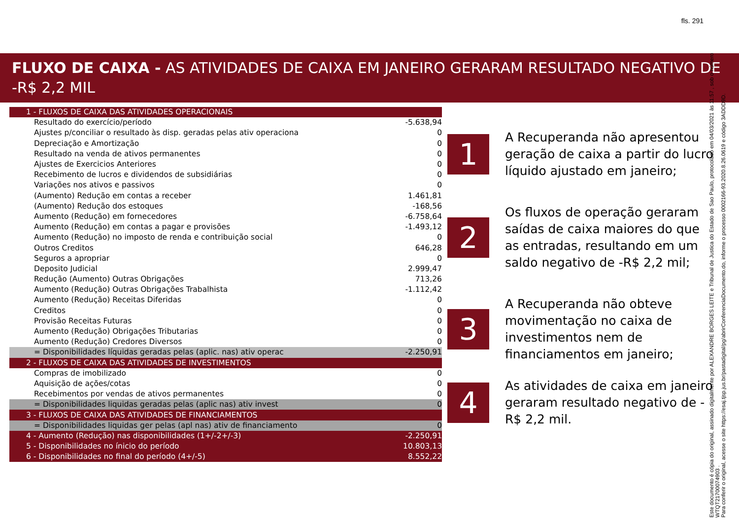fls. 291
FLUXO DE CAIXA - AS ATIVIDADES DE CAIXA EM JANEIRO GERARAM RESULTADO NEGATIVO DE -R$ 2,2 MIL
| 1 - FLUXOS DE CAIXA DAS ATIVIDADES OPERACIONAIS | |
| Resultado do exercício/período | -5.638,94 |
| Ajustes p/conciliar o resultado às disp. geradas pelas ativ operaciona | 0 |
| Depreciação e Amortização | 0 |
| Resultado na venda de ativos permanentes | 0 |
| Ajustes de Exercicios Anteriores | 0 |
| Recebimento de lucros e dividendos de subsidiárias | 0 |
| Variações nos ativos e passivos | 0 |
| (Aumento) Redução em contas a receber | 1.461,81 |
| (Aumento) Redução dos estoques | -168,56 |
| Aumento (Redução) em fornecedores | -6.758,64 |
| Aumento (Redução) em contas a pagar e provisões | -1.493,12 |
| Aumento (Redução) no imposto de renda e contribuição social | 0 |
| Outros Creditos | 646,28 |
| Seguros a apropriar | 0 |
| Deposito Judicial | 2.999,47 |
| Redução (Aumento) Outras Obrigações | 713,26 |
| Aumento (Redução) Outras Obrigações Trabalhista | -1.112,42 |
| Aumento (Redução) Receitas Diferidas | 0 |
| Creditos | 0 |
| Provisão Receitas Futuras | 0 |
| Aumento (Redução) Obrigações Tributarias | 0 |
| Aumento (Redução) Credores Diversos | 0 |
| = Disponibilidades líquidas geradas pelas (aplic. nas) ativ operac | -2.250,91 |
| 2 - FLUXOS DE CAIXA DAS ATIVIDADES DE INVESTIMENTOS | |
| Compras de imobilizado | 0 |
| Aquisição de ações/cotas | 0 |
| Recebimentos por vendas de ativos permanentes | 0 |
| = Disponibilidades liquidas geradas pelas (aplic nas) ativ invest | 0 |
| 3 - FLUXOS DE CAIXA DAS ATIVIDADES DE FINANCIAMENTOS | |
| = Disponibilidades liquidas ger pelas (apl nas) ativ de financiamento | 0 |
| 4 - Aumento (Redução) nas disponibilidades (1+/-2+/-3) | -2.250,91 |
| 5 - Disponibilidades no ínicio do período | 10.803,13 |
| 6 - Disponibilidades no final do período (4+/-5) | 8.552,22 |
1
A Recuperanda não apresentou geração de caixa a partir do lucro líquido ajustado em janeiro;
2
Os fluxos de operação geraram saídas de caixa maiores do que as entradas, resultando em um saldo negativo de -R$ 2,2 mil;
3
A Recuperanda não obteve movimentação no caixa de investimentos nem de financiamentos em janeiro;
4
As atividades de caixa em janeiro geraram resultado negativo de -R$ 2,2 mil.
Este documento é cópia do original, assinado digitalmente por ALEXANDRE BORGES LEITE e Tribunal de Justica do Estado de Sao Paulo, protocolado em 04/03/2021 às 11:57 , sob o número WTQT21700074903 .
Para conferir o original, acesse o site https://esaj.tjsp.jus.br/pastadigital/pg/abrirConferenciaDocumento.do, informe o processo 0002166-93.2020.8.26.0619 e código 3ADDD9D.